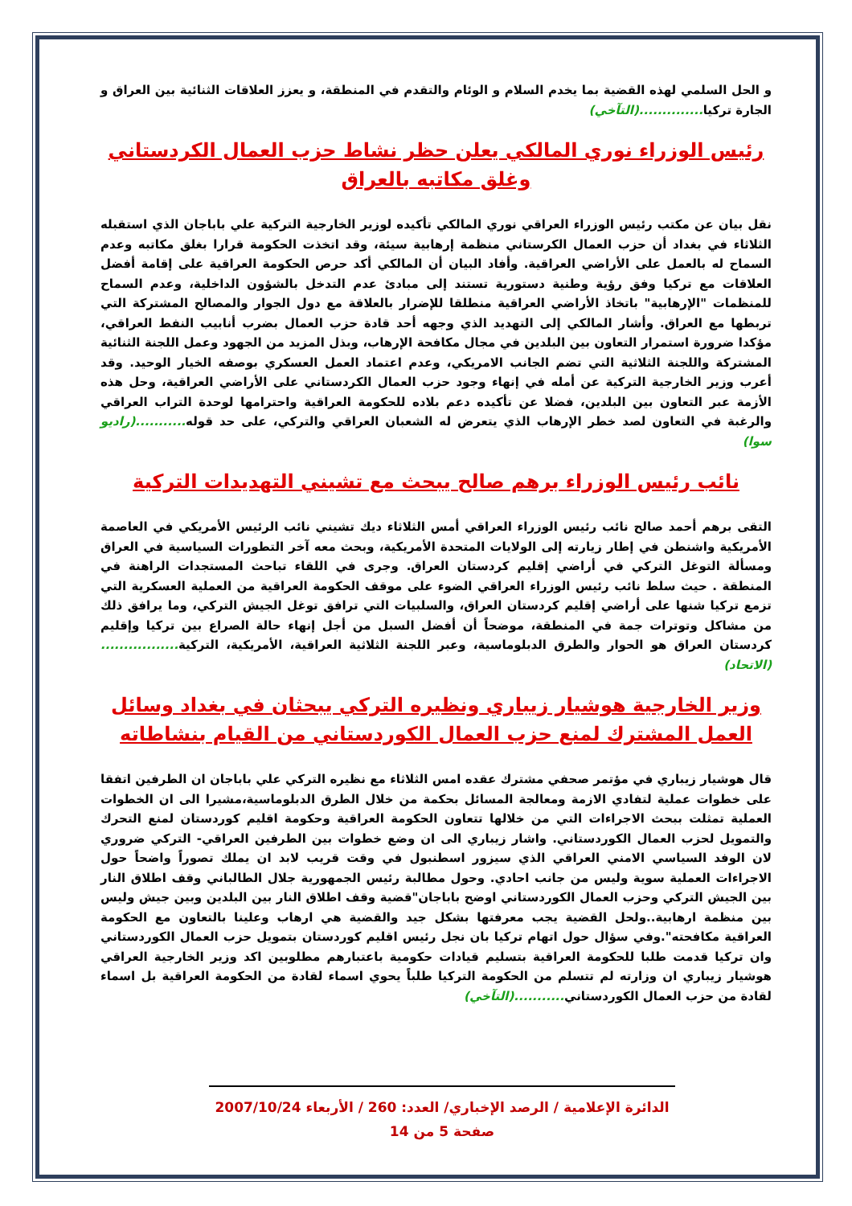و الحل السلمي لهذه القضية بما يخدم السلام و الوئام والتقدم في المنطقة، و يعزز العلاقات الثنائية بين العراق و الجارة تركيا..............(التآخي)
رئيس الوزراء نوري المالكي يعلن حظر نشاط حزب العمال الكردستاني وغلق مكاتبه بالعراق
نقل بيان عن مكتب رئيس الوزراء العراقي نوري المالكي تأكيده لوزير الخارجية التركية علي باباجان الذي استقبله الثلاثاء في بغداد أن حزب العمال الكرستاني منظمة إرهابية سيئة، وقد اتخذت الحكومة قرارا بغلق مكاتبه وعدم السماح له بالعمل على الأراضي العراقية. وأفاد البيان أن المالكي أكد حرص الحكومة العراقية على إقامة أفضل العلاقات مع تركيا وفق رؤية وطنية دستورية تستند إلى مبادئ عدم التدخل بالشؤون الداخلية، وعدم السماح للمنظمات "الإرهابية" باتخاذ الأراضي العراقية منطلقا للإضرار بالعلاقة مع دول الجوار والمصالح المشتركة التي تربطها مع العراق. وأشار المالكي إلى التهديد الذي وجهه أحد قادة حزب العمال بضرب أنابيب النفط العراقي، مؤكدا ضرورة استمرار التعاون بين البلدين في مجال مكافحة الإرهاب، وبذل المزيد من الجهود وعمل اللجنة الثنائية المشتركة واللجنة الثلاثية التي تضم الجانب الامريكي، وعدم اعتماد العمل العسكري بوصفه الخيار الوحيد. وقد أعرب وزير الخارجية التركية عن أمله في إنهاء وجود حزب العمال الكردستاني على الأراضي العراقية، وحل هذه الأزمة عبر التعاون بين البلدين، فضلا عن تأكيده دعم بلاده للحكومة العراقية واحترامها لوحدة التراب العراقي والرغبة في التعاون لصد خطر الإرهاب الذي يتعرض له الشعبان العراقي والتركي، على حد قوله...........(راديو سوا)
نائب رئيس الوزراء برهم صالح يبحث مع تشيني التهديدات التركية
التقى برهم أحمد صالح نائب رئيس الوزراء العراقي أمس الثلاثاء ديك تشيني نائب الرئيس الأمريكي في العاصمة الأمريكية واشنطن في إطار زيارته إلى الولايات المتحدة الأمريكية، وبحث معه آخر التطورات السياسية في العراق ومسألة التوغل التركي في أراضي إقليم كردستان العراق. وجرى في اللقاء تباحث المستجدات الراهنة في المنطقة . حيث سلط نائب رئيس الوزراء العراقي الضوء على موقف الحكومة العراقية من العملية العسكرية التي تزمع تركيا شنها على أراضي إقليم كردستان العراق، والسلبيات التي ترافق توغل الجيش التركي، وما يرافق ذلك من مشاكل وتوترات جمة في المنطقة، موضحاً أن أفضل السبل من أجل إنهاء حالة الصراع بين تركيا وإقليم كردستان العراق هو الحوار والطرق الدبلوماسية، وعبر اللجنة الثلاثية العراقية، الأمريكية، التركية.................(الاتحاد)
وزير الخارجية هوشيار زيباري ونظيره التركي يبحثان في بغداد وسائل العمل المشترك لمنع حزب العمال الكوردستاني من القيام بنشاطاته
قال هوشيار زيباري في مؤتمر صحفي مشترك عقده امس الثلاثاء مع نظيره التركي علي باباجان ان الطرفين اتفقا على خطوات عملية لتفادي الازمة ومعالجة المسائل بحكمة من خلال الطرق الدبلوماسية،مشيرا الى ان الخطوات العملية تمثلت ببحث الاجراءات التي من خلالها تتعاون الحكومة العراقية وحكومة اقليم كوردستان لمنع التحرك والتمويل لحزب العمال الكوردستاني. واشار زيباري الى ان وضع خطوات بين الطرفين العراقي- التركي ضروري لان الوفد السياسي الامني العراقي الذي سيزور اسطنبول في وقت قريب لابد ان يملك تصوراً واضحاً حول الاجراءات العملية سوية وليس من جانب احادي. وحول مطالبة رئيس الجمهورية جلال الطالباني وقف اطلاق النار بين الجيش التركي وحزب العمال الكوردستاني اوضح باباجان"قضية وقف اطلاق النار بين البلدين وبين جيش وليس بين منظمة ارهابية..ولحل القضية يجب معرفتها بشكل جيد والقضية هي ارهاب وعلينا بالتعاون مع الحكومة العراقية مكافحته".وفي سؤال حول اتهام تركيا بان نجل رئيس اقليم كوردستان بتمويل حزب العمال الكوردستاني وان تركيا قدمت طلبا للحكومة العراقية بتسليم قيادات حكومية باعتبارهم مطلوبين اكد وزير الخارجية العراقي هوشيار زيباري ان وزارته لم تتسلم من الحكومة التركيا طلباً يحوي اسماء لقادة من الحكومة العراقية بل اسماء لقادة من حزب العمال الكوردستاني...........(التآخي)
الدائرة الإعلامية / الرصد الإخباري/ العدد: 260 / الأربعاء 2007/10/24
صفحة 5 من 14